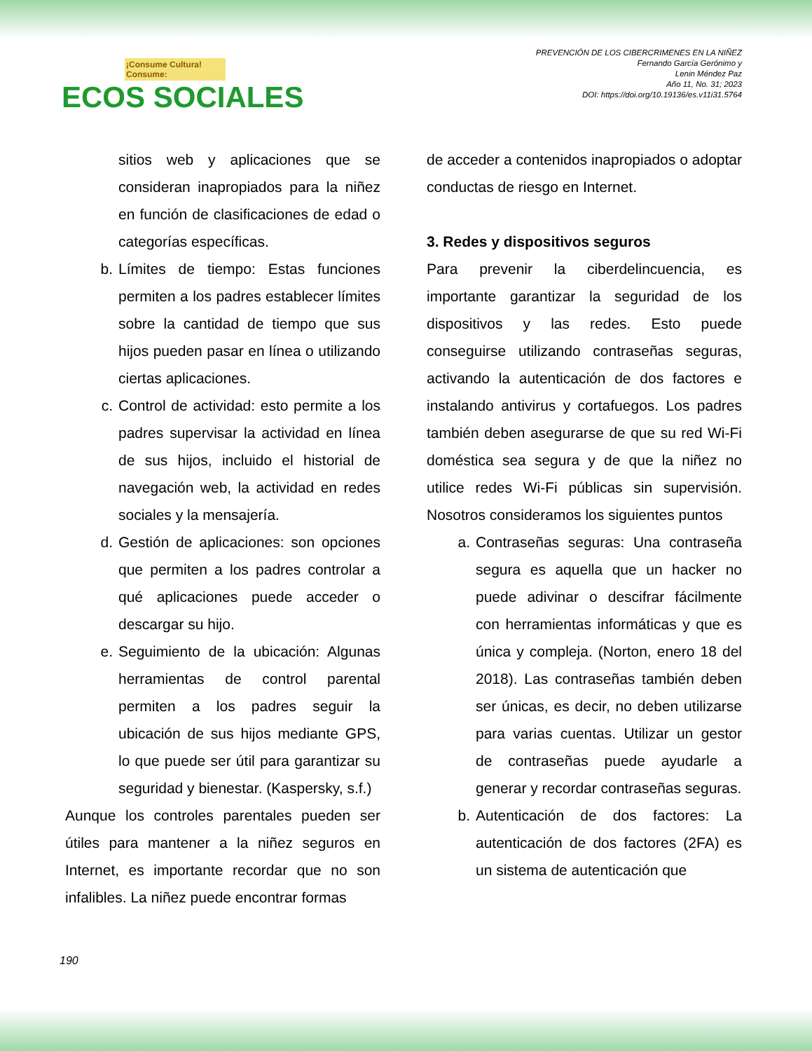¡Consume Cultura! Consume:
ECOS SOCIALES
PREVENCIÓN DE LOS CIBERCRIMENES EN LA NIÑEZ
Fernando García Gerónimo y
Lenin Méndez Paz
Año 11, No. 31; 2023
DOI: https://doi.org/10.19136/es.v11i31.5764
sitios web y aplicaciones que se consideran inapropiados para la niñez en función de clasificaciones de edad o categorías específicas.
b. Límites de tiempo: Estas funciones permiten a los padres establecer límites sobre la cantidad de tiempo que sus hijos pueden pasar en línea o utilizando ciertas aplicaciones.
c. Control de actividad: esto permite a los padres supervisar la actividad en línea de sus hijos, incluido el historial de navegación web, la actividad en redes sociales y la mensajería.
d. Gestión de aplicaciones: son opciones que permiten a los padres controlar a qué aplicaciones puede acceder o descargar su hijo.
e. Seguimiento de la ubicación: Algunas herramientas de control parental permiten a los padres seguir la ubicación de sus hijos mediante GPS, lo que puede ser útil para garantizar su seguridad y bienestar. (Kaspersky, s.f.)
Aunque los controles parentales pueden ser útiles para mantener a la niñez seguros en Internet, es importante recordar que no son infalibles. La niñez puede encontrar formas
de acceder a contenidos inapropiados o adoptar conductas de riesgo en Internet.
3. Redes y dispositivos seguros
Para prevenir la ciberdelincuencia, es importante garantizar la seguridad de los dispositivos y las redes. Esto puede conseguirse utilizando contraseñas seguras, activando la autenticación de dos factores e instalando antivirus y cortafuegos. Los padres también deben asegurarse de que su red Wi-Fi doméstica sea segura y de que la niñez no utilice redes Wi-Fi públicas sin supervisión. Nosotros consideramos los siguientes puntos
a. Contraseñas seguras: Una contraseña segura es aquella que un hacker no puede adivinar o descifrar fácilmente con herramientas informáticas y que es única y compleja. (Norton, enero 18 del 2018). Las contraseñas también deben ser únicas, es decir, no deben utilizarse para varias cuentas. Utilizar un gestor de contraseñas puede ayudarle a generar y recordar contraseñas seguras.
b. Autenticación de dos factores: La autenticación de dos factores (2FA) es un sistema de autenticación que
190